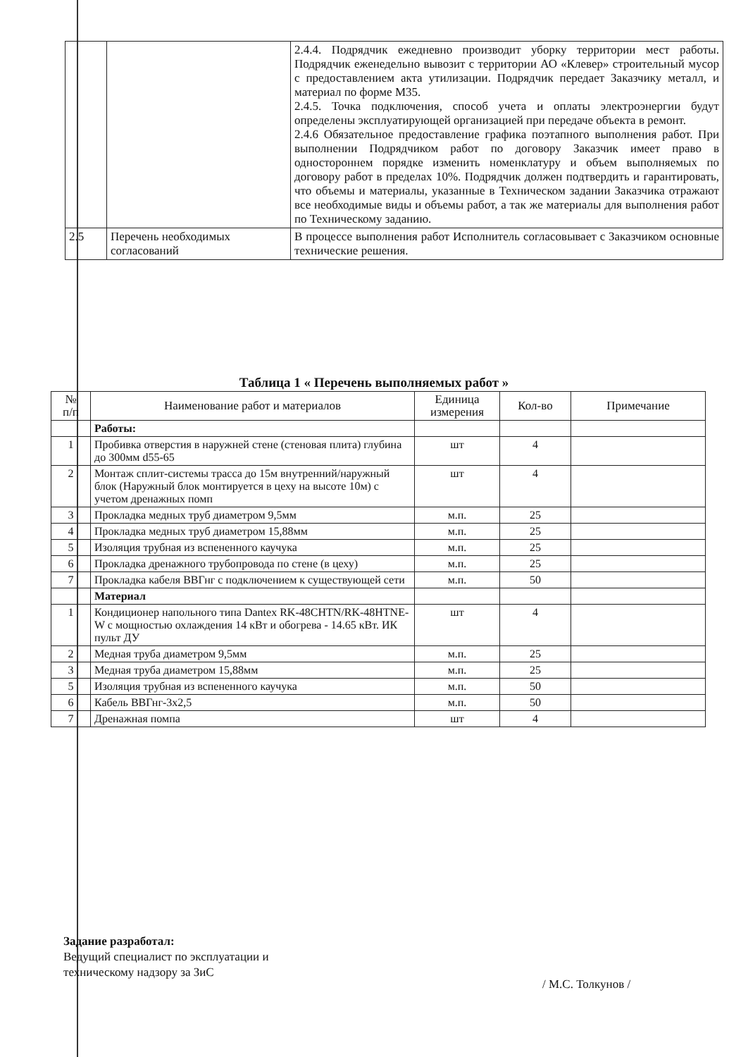| | | 2.4.4. Подрядчик ежедневно производит уборку территории мест работы. Подрядчик еженедельно вывозит с территории АО «Клевер» строительный мусор с предоставлением акта утилизации. Подрядчик передает Заказчику металл, и материал по форме М35. 2.4.5. Точка подключения, способ учета и оплаты электроэнергии будут определены эксплуатирующей организацией при передаче объекта в ремонт. 2.4.6 Обязательное предоставление графика поэтапного выполнения работ. При выполнении Подрядчиком работ по договору Заказчик имеет право в одностороннем порядке изменить номенклатуру и объем выполняемых по договору работ в пределах 10%. Подрядчик должен подтвердить и гарантировать, что объемы и материалы, указанные в Техническом задании Заказчика отражают все необходимые виды и объемы работ, а так же материалы для выполнения работ по Техническому заданию. |
| 2.5 | Перечень необходимых согласований | В процессе выполнения работ Исполнитель согласовывает с Заказчиком основные технические решения. |
Таблица 1 « Перечень выполняемых работ »
| № п/п | Наименование работ и материалов | Единица измерения | Кол-во | Примечание |
| --- | --- | --- | --- | --- |
| | Работы: | | | |
| 1 | Пробивка отверстия в наружней стене (стеновая плита) глубина до 300мм d55-65 | шт | 4 | |
| 2 | Монтаж сплит-системы трасса до 15м внутренний/наружный блок (Наружный блок монтируется в цеху на высоте 10м) с учетом дренажных помп | шт | 4 | |
| 3 | Прокладка медных труб диаметром 9,5мм | м.п. | 25 | |
| 4 | Прокладка медных труб диаметром 15,88мм | м.п. | 25 | |
| 5 | Изоляция трубная из вспененного каучука | м.п. | 25 | |
| 6 | Прокладка дренажного трубопровода по стене (в цеху) | м.п. | 25 | |
| 7 | Прокладка кабеля ВВГнг с подключением к существующей сети | м.п. | 50 | |
| | Материал | | | |
| 1 | Кондиционер напольного типа Dantex RK-48CHTN/RK-48HTNE-W с мощностью охлаждения 14 кВт и обогрева - 14.65 кВт. ИК пульт ДУ | шт | 4 | |
| 2 | Медная труба диаметром 9,5мм | м.п. | 25 | |
| 3 | Медная труба диаметром 15,88мм | м.п. | 25 | |
| 5 | Изоляция трубная из вспененного каучука | м.п. | 50 | |
| 6 | Кабель ВВГнг-3х2,5 | м.п. | 50 | |
| 7 | Дренажная помпа | шт | 4 | |
Задание разработал:
Ведущий специалист по эксплуатации и
техническому надзору за ЗиС
/ М.С. Толкунов /